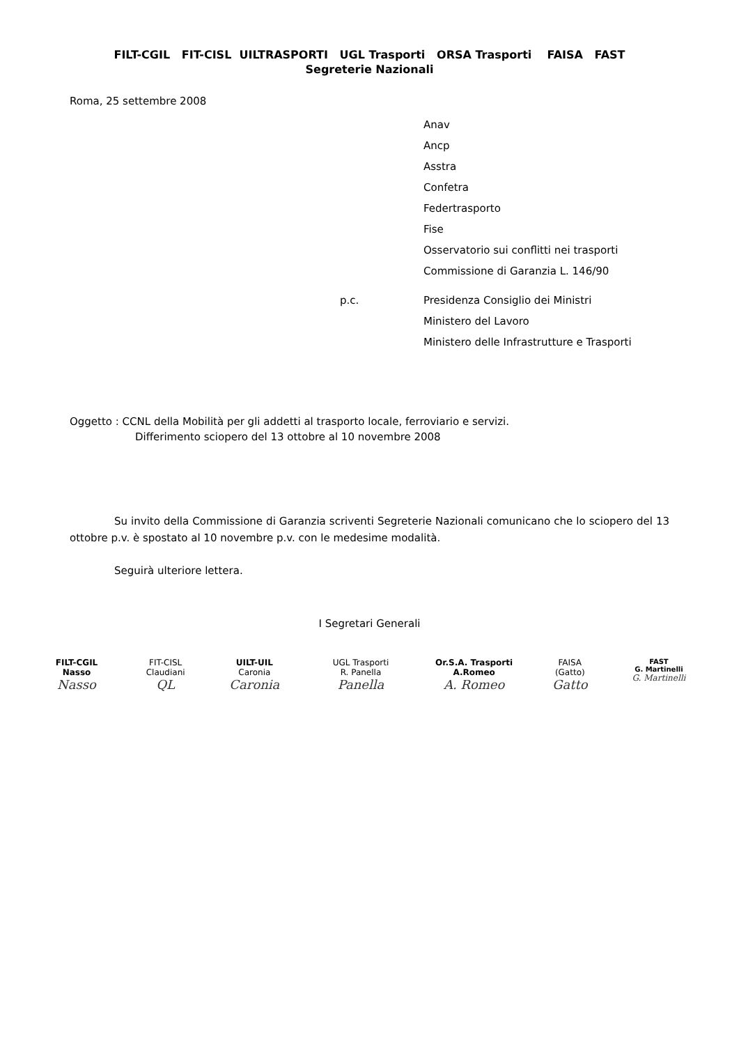FILT-CGIL FIT-CISL UILTRASPORTI UGL Trasporti ORSA Trasporti FAISA FAST
Segreterie Nazionali
Roma, 25 settembre 2008
Anav
Ancp
Asstra
Confetra
Federtrasporto
Fise
Osservatorio sui conflitti nei trasporti
Commissione di Garanzia L. 146/90
p.c. Presidenza Consiglio dei Ministri
Ministero del Lavoro
Ministero delle Infrastrutture e Trasporti
Oggetto : CCNL della Mobilità per gli addetti al trasporto locale, ferroviario e servizi.
Differimento sciopero del 13 ottobre al 10 novembre 2008
Su invito della Commissione di Garanzia scriventi Segreterie Nazionali comunicano che lo sciopero del 13 ottobre p.v. è spostato al 10 novembre p.v. con le medesime modalità.
Seguirà ulteriore lettera.
I Segretari Generali
FILT-CGIL
Nasso
Nasso
FIT-CISL
Claudiani
QL
UILT-UIL
Caronia
Caronia
UGL Trasporti
R. Panella
Panella
Or.S.A. Trasporti
A.Romeo
A. Romeo
FAISA
(Gatto)
Gatto
FAST
G. Martinelli
G. Martinelli